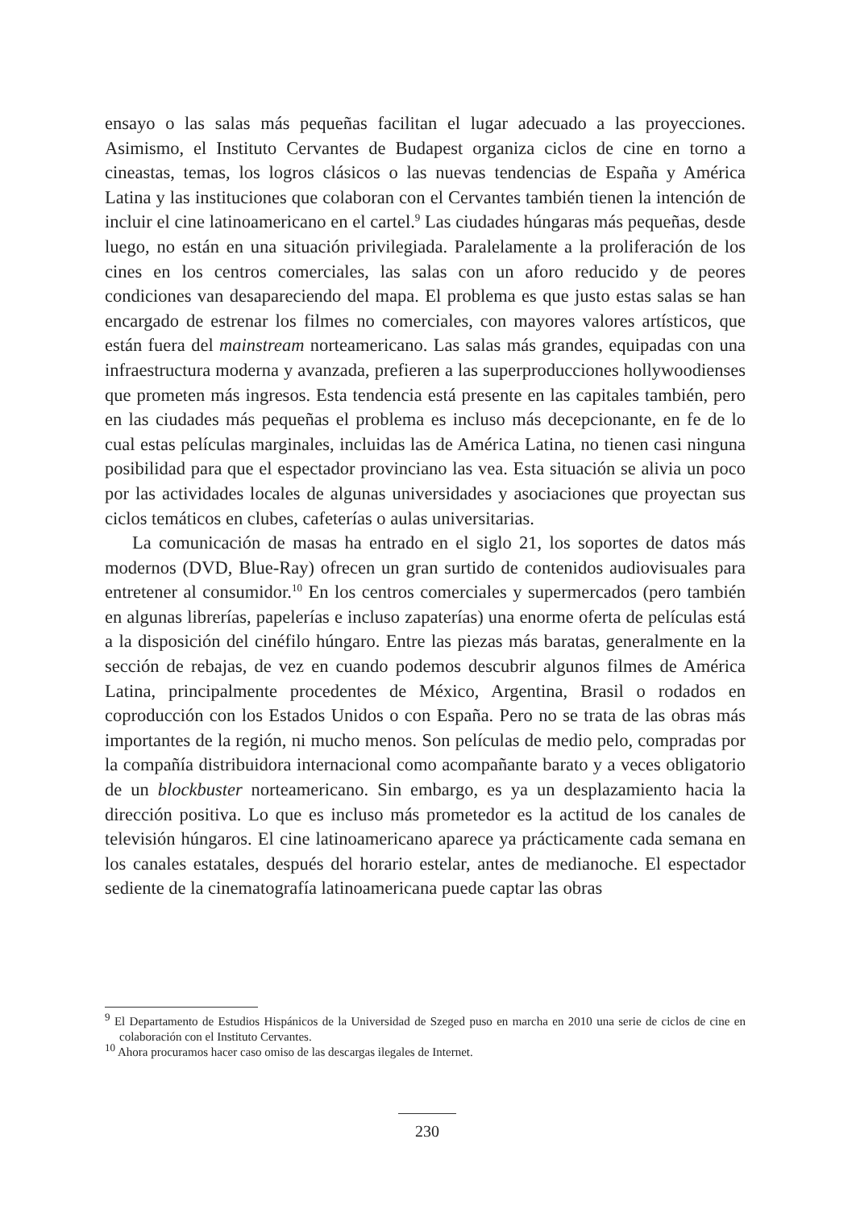ensayo o las salas más pequeñas facilitan el lugar adecuado a las proyecciones. Asimismo, el Instituto Cervantes de Budapest organiza ciclos de cine en torno a cineastas, temas, los logros clásicos o las nuevas tendencias de España y América Latina y las instituciones que colaboran con el Cervantes también tienen la intención de incluir el cine latinoamericano en el cartel.<sup>9</sup> Las ciudades húngaras más pequeñas, desde luego, no están en una situación privilegiada. Paralelamente a la proliferación de los cines en los centros comerciales, las salas con un aforo reducido y de peores condiciones van desapareciendo del mapa. El problema es que justo estas salas se han encargado de estrenar los filmes no comerciales, con mayores valores artísticos, que están fuera del mainstream norteamericano. Las salas más grandes, equipadas con una infraestructura moderna y avanzada, prefieren a las superproducciones hollywoodienses que prometen más ingresos. Esta tendencia está presente en las capitales también, pero en las ciudades más pequeñas el problema es incluso más decepcionante, en fe de lo cual estas películas marginales, incluidas las de América Latina, no tienen casi ninguna posibilidad para que el espectador provinciano las vea. Esta situación se alivia un poco por las actividades locales de algunas universidades y asociaciones que proyectan sus ciclos temáticos en clubes, cafeterías o aulas universitarias.
La comunicación de masas ha entrado en el siglo 21, los soportes de datos más modernos (DVD, Blue-Ray) ofrecen un gran surtido de contenidos audiovisuales para entretener al consumidor.<sup>10</sup> En los centros comerciales y supermercados (pero también en algunas librerías, papelerías e incluso zapaterías) una enorme oferta de películas está a la disposición del cinéfilo húngaro. Entre las piezas más baratas, generalmente en la sección de rebajas, de vez en cuando podemos descubrir algunos filmes de América Latina, principalmente procedentes de México, Argentina, Brasil o rodados en coproducción con los Estados Unidos o con España. Pero no se trata de las obras más importantes de la región, ni mucho menos. Son películas de medio pelo, compradas por la compañía distribuidora internacional como acompañante barato y a veces obligatorio de un blockbuster norteamericano. Sin embargo, es ya un desplazamiento hacia la dirección positiva. Lo que es incluso más prometedor es la actitud de los canales de televisión húngaros. El cine latinoamericano aparece ya prácticamente cada semana en los canales estatales, después del horario estelar, antes de medianoche. El espectador sediente de la cinematografía latinoamericana puede captar las obras
<sup>9</sup> El Departamento de Estudios Hispánicos de la Universidad de Szeged puso en marcha en 2010 una serie de ciclos de cine en colaboración con el Instituto Cervantes.
<sup>10</sup> Ahora procuramos hacer caso omiso de las descargas ilegales de Internet.
230